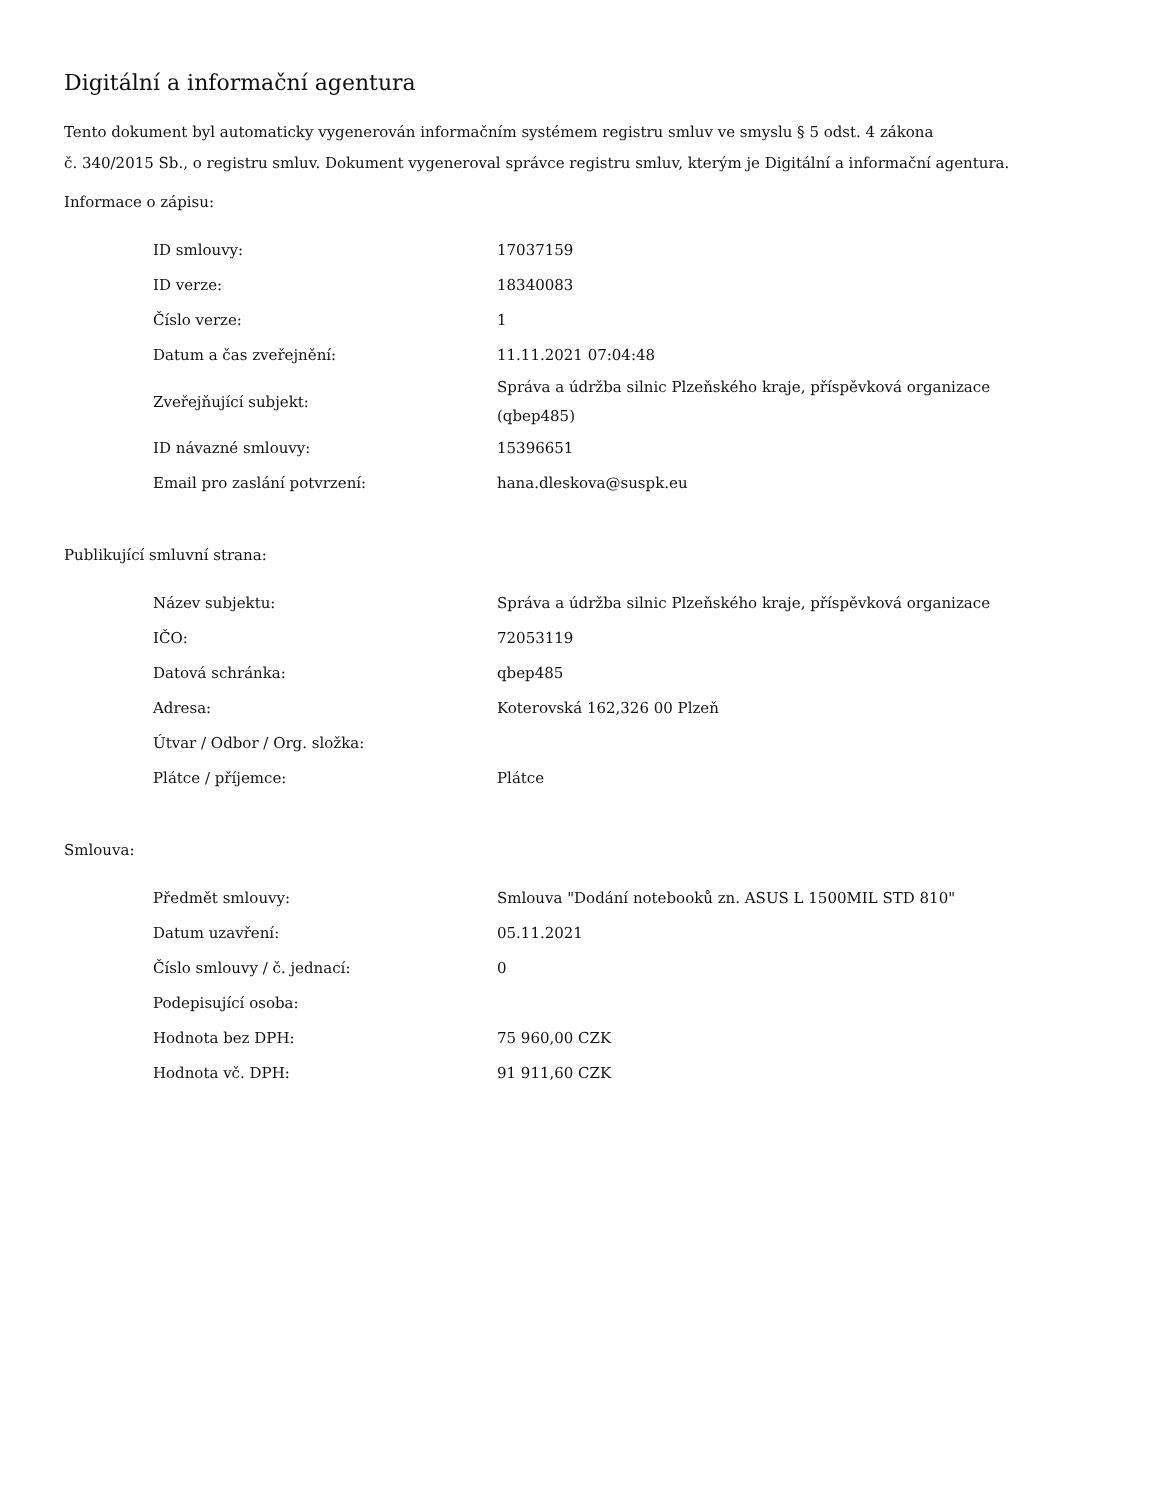Digitální a informační agentura
Tento dokument byl automaticky vygenerován informačním systémem registru smluv ve smyslu § 5 odst. 4 zákona
č. 340/2015 Sb., o registru smluv. Dokument vygeneroval správce registru smluv, kterým je Digitální a informační agentura.
Informace o zápisu:
| ID smlouvy: | 17037159 |
| ID verze: | 18340083 |
| Číslo verze: | 1 |
| Datum a čas zveřejnění: | 11.11.2021 07:04:48 |
| Zveřejňující subjekt: | Správa a údržba silnic Plzeňského kraje, příspěvková organizace (qbep485) |
| ID návazné smlouvy: | 15396651 |
| Email pro zaslání potvrzení: | hana.dleskova@suspk.eu |
Publikující smluvní strana:
| Název subjektu: | Správa a údržba silnic Plzeňského kraje, příspěvková organizace |
| IČO: | 72053119 |
| Datová schránka: | qbep485 |
| Adresa: | Koterovská 162,326 00 Plzeň |
| Útvar / Odbor / Org. složka: | |
| Plátce / příjemce: | Plátce |
Smlouva:
| Předmět smlouvy: | Smlouva "Dodání notebooků zn. ASUS L 1500MIL STD 810" |
| Datum uzavření: | 05.11.2021 |
| Číslo smlouvy / č. jednací: | 0 |
| Podepisující osoba: | |
| Hodnota bez DPH: | 75 960,00 CZK |
| Hodnota vč. DPH: | 91 911,60 CZK |